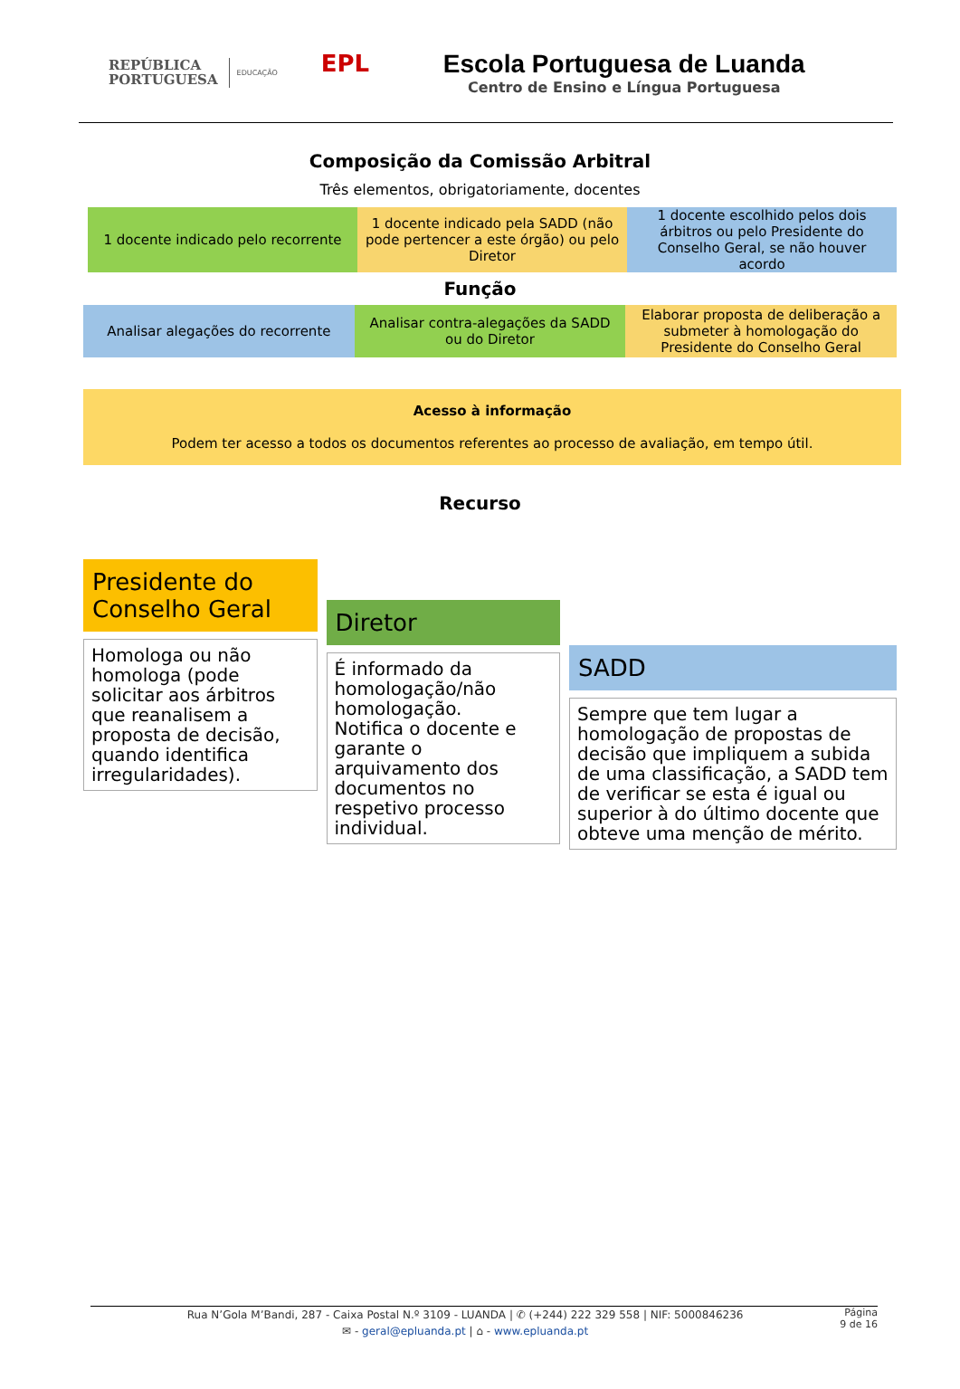REPÚBLICA
PORTUGUESA
EDUCAÇÃO
EPL
Escola Portuguesa de Luanda
Centro de Ensino e Língua Portuguesa
Composição da Comissão Arbitral
Três elementos, obrigatoriamente, docentes
1 docente indicado pelo recorrente
1 docente indicado pela SADD (não pode pertencer a este órgão) ou pelo Diretor
1 docente escolhido pelos dois árbitros ou pelo Presidente do Conselho Geral, se não houver acordo
Função
Analisar alegações do recorrente
Analisar contra-alegações da SADD ou do Diretor
Elaborar proposta de deliberação a submeter à homologação do Presidente do Conselho Geral
Acesso à informação
Podem ter acesso a todos os documentos referentes ao processo de avaliação, em tempo útil.
Recurso
Presidente do Conselho Geral
Homologa ou não homologa (pode solicitar aos árbitros que reanalisem a proposta de decisão, quando identifica irregularidades).
Diretor
É informado da homologação/não homologação.
Notifica o docente e garante o arquivamento dos documentos no respetivo processo individual.
SADD
Sempre que tem lugar a homologação de propostas de decisão que impliquem a subida de uma classificação, a SADD tem de verificar se esta é igual ou superior à do último docente que obteve uma menção de mérito.
Rua N’Gola M’Bandi, 287 - Caixa Postal N.º 3109 - LUANDA | ✆ (+244) 222 329 558 | NIF: 5000846236
✉ - geral@epluanda.pt | ⌂ - www.epluanda.pt
Página
9 de 16